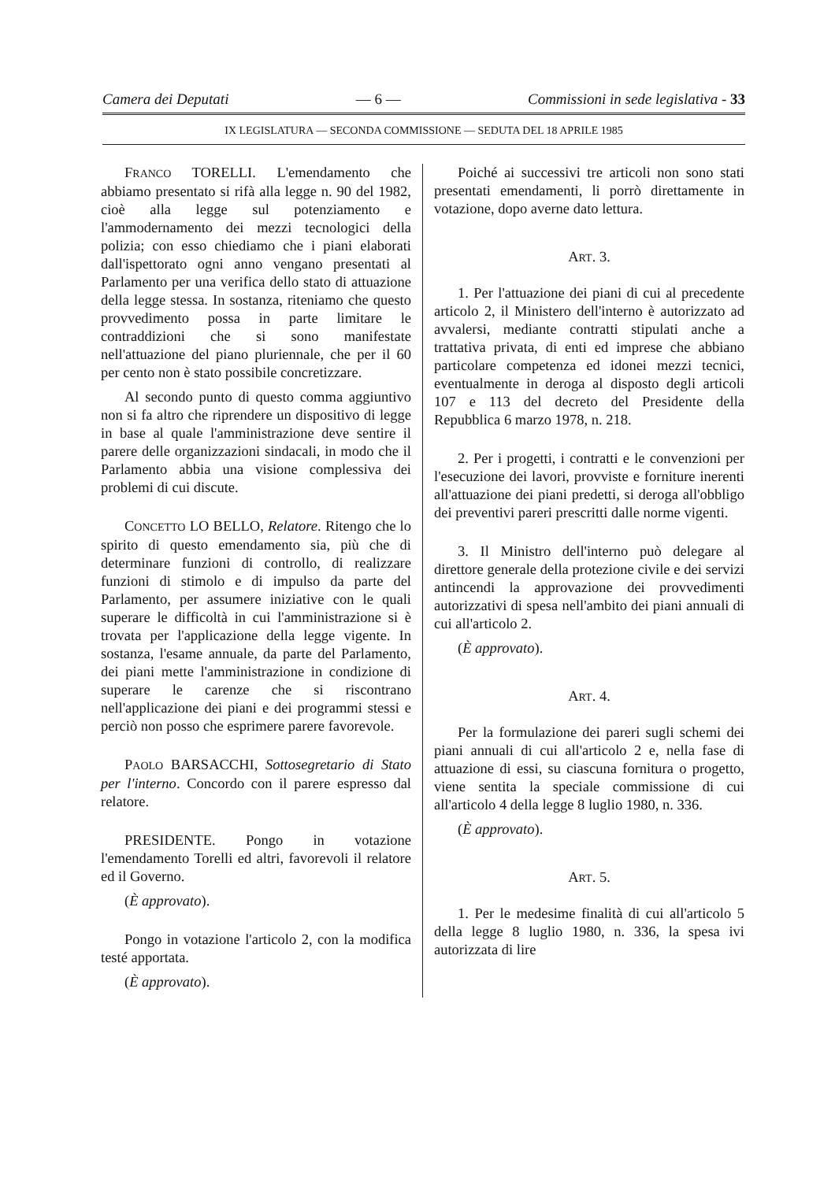Camera dei Deputati — 6 — Commissioni in sede legislativa - 33
IX LEGISLATURA — SECONDA COMMISSIONE — SEDUTA DEL 18 APRILE 1985
FRANCO TORELLI. L'emendamento che abbiamo presentato si rifà alla legge n. 90 del 1982, cioè alla legge sul potenziamento e l'ammodernamento dei mezzi tecnologici della polizia; con esso chiediamo che i piani elaborati dall'ispettorato ogni anno vengano presentati al Parlamento per una verifica dello stato di attuazione della legge stessa. In sostanza, riteniamo che questo provvedimento possa in parte limitare le contraddizioni che si sono manifestate nell'attuazione del piano pluriennale, che per il 60 per cento non è stato possibile concretizzare.
Al secondo punto di questo comma aggiuntivo non si fa altro che riprendere un dispositivo di legge in base al quale l'amministrazione deve sentire il parere delle organizzazioni sindacali, in modo che il Parlamento abbia una visione complessiva dei problemi di cui discute.
CONCETTO LO BELLO, Relatore. Ritengo che lo spirito di questo emendamento sia, più che di determinare funzioni di controllo, di realizzare funzioni di stimolo e di impulso da parte del Parlamento, per assumere iniziative con le quali superare le difficoltà in cui l'amministrazione si è trovata per l'applicazione della legge vigente. In sostanza, l'esame annuale, da parte del Parlamento, dei piani mette l'amministrazione in condizione di superare le carenze che si riscontrano nell'applicazione dei piani e dei programmi stessi e perciò non posso che esprimere parere favorevole.
PAOLO BARSACCHI, Sottosegretario di Stato per l'interno. Concordo con il parere espresso dal relatore.
PRESIDENTE. Pongo in votazione l'emendamento Torelli ed altri, favorevoli il relatore ed il Governo.
(È approvato).
Pongo in votazione l'articolo 2, con la modifica testé apportata.
(È approvato).
Poiché ai successivi tre articoli non sono stati presentati emendamenti, li porrò direttamente in votazione, dopo averne dato lettura.
ART. 3.
1. Per l'attuazione dei piani di cui al precedente articolo 2, il Ministero dell'interno è autorizzato ad avvalersi, mediante contratti stipulati anche a trattativa privata, di enti ed imprese che abbiano particolare competenza ed idonei mezzi tecnici, eventualmente in deroga al disposto degli articoli 107 e 113 del decreto del Presidente della Repubblica 6 marzo 1978, n. 218.
2. Per i progetti, i contratti e le convenzioni per l'esecuzione dei lavori, provviste e forniture inerenti all'attuazione dei piani predetti, si deroga all'obbligo dei preventivi pareri prescritti dalle norme vigenti.
3. Il Ministro dell'interno può delegare al direttore generale della protezione civile e dei servizi antincendi la approvazione dei provvedimenti autorizzativi di spesa nell'ambito dei piani annuali di cui all'articolo 2.
(È approvato).
ART. 4.
Per la formulazione dei pareri sugli schemi dei piani annuali di cui all'articolo 2 e, nella fase di attuazione di essi, su ciascuna fornitura o progetto, viene sentita la speciale commissione di cui all'articolo 4 della legge 8 luglio 1980, n. 336.
(È approvato).
ART. 5.
1. Per le medesime finalità di cui all'articolo 5 della legge 8 luglio 1980, n. 336, la spesa ivi autorizzata di lire